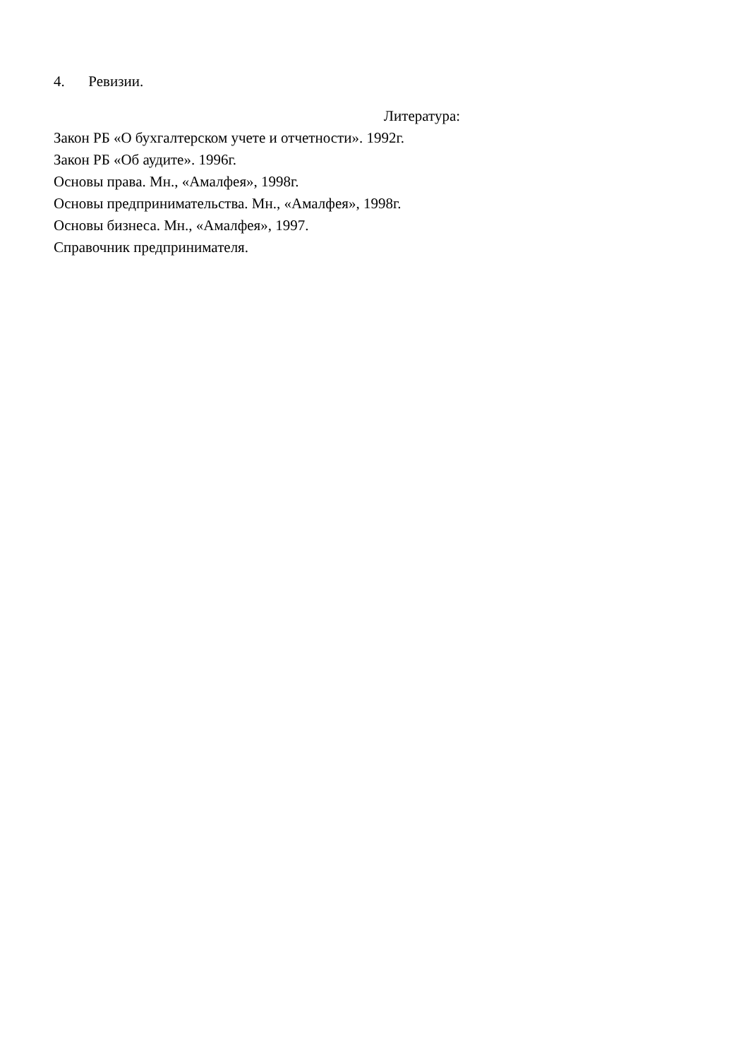4. Ревизии.
Литература:
Закон РБ «О бухгалтерском учете и отчетности». 1992г.
Закон РБ «Об аудите». 1996г.
Основы права. Мн., «Амалфея», 1998г.
Основы предпринимательства. Мн., «Амалфея», 1998г.
Основы бизнеса. Мн., «Амалфея», 1997.
Справочник предпринимателя.